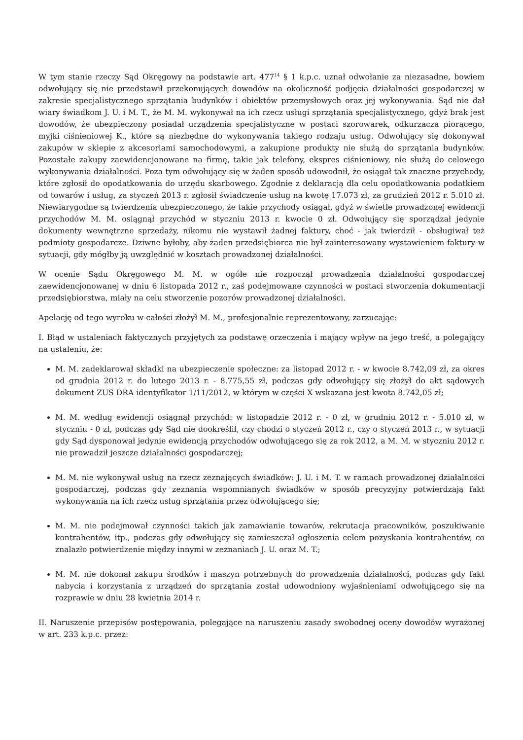W tym stanie rzeczy Sąd Okręgowy na podstawie art. 477<sup>14</sup> § 1 k.p.c. uznał odwołanie za niezasadne, bowiem odwołujący się nie przedstawił przekonujących dowodów na okoliczność podjęcia działalności gospodarczej w zakresie specjalistycznego sprzątania budynków i obiektów przemysłowych oraz jej wykonywania. Sąd nie dał wiary świadkom J. U. i M. T., że M. M. wykonywał na ich rzecz usługi sprzątania specjalistycznego, gdyż brak jest dowodów, że ubezpieczony posiadał urządzenia specjalistyczne w postaci szorowarek, odkurzacza piorącego, myjki ciśnieniowej K., które są niezbędne do wykonywania takiego rodzaju usług. Odwołujący się dokonywał zakupów w sklepie z akcesoriami samochodowymi, a zakupione produkty nie służą do sprzątania budynków. Pozostałe zakupy zaewidencjonowane na firmę, takie jak telefony, ekspres ciśnieniowy, nie służą do celowego wykonywania działalności. Poza tym odwołujący się w żaden sposób udowodnił, że osiągał tak znaczne przychody, które zgłosił do opodatkowania do urzędu skarbowego. Zgodnie z deklaracją dla celu opodatkowania podatkiem od towarów i usług, za styczeń 2013 r. zgłosił świadczenie usług na kwotę 17.073 zł, za grudzień 2012 r. 5.010 zł. Niewiarygodne są twierdzenia ubezpieczonego, że takie przychody osiągał, gdyż w świetle prowadzonej ewidencji przychodów M. M. osiągnął przychód w styczniu 2013 r. kwocie 0 zł. Odwołujący się sporządzał jedynie dokumenty wewnętrzne sprzedaży, nikomu nie wystawił żadnej faktury, choć - jak twierdził - obsługiwał też podmioty gospodarcze. Dziwne byłoby, aby żaden przedsiębiorca nie był zainteresowany wystawieniem faktury w sytuacji, gdy mógłby ją uwzględnić w kosztach prowadzonej działalności.
W ocenie Sądu Okręgowego M. M. w ogóle nie rozpoczął prowadzenia działalności gospodarczej zaewidencjonowanej w dniu 6 listopada 2012 r., zaś podejmowane czynności w postaci stworzenia dokumentacji przedsiębiorstwa, miały na celu stworzenie pozorów prowadzonej działalności.
Apelację od tego wyroku w całości złożył M. M., profesjonalnie reprezentowany, zarzucając:
I. Błąd w ustaleniach faktycznych przyjętych za podstawę orzeczenia i mający wpływ na jego treść, a polegający na ustaleniu, że:
M. M. zadeklarował składki na ubezpieczenie społeczne: za listopad 2012 r. - w kwocie 8.742,09 zł, za okres od grudnia 2012 r. do lutego 2013 r. - 8.775,55 zł, podczas gdy odwołujący się złożył do akt sądowych dokument ZUS DRA identyfikator 1/11/2012, w którym w części X wskazana jest kwota 8.742,05 zł;
M. M. według ewidencji osiągnął przychód: w listopadzie 2012 r. - 0 zł, w grudniu 2012 r. - 5.010 zł, w styczniu - 0 zł, podczas gdy Sąd nie dookreślił, czy chodzi o styczeń 2012 r., czy o styczeń 2013 r., w sytuacji gdy Sąd dysponował jedynie ewidencją przychodów odwołującego się za rok 2012, a M. M. w styczniu 2012 r. nie prowadził jeszcze działalności gospodarczej;
M. M. nie wykonywał usług na rzecz zeznających świadków: J. U. i M. T. w ramach prowadzonej działalności gospodarczej, podczas gdy zeznania wspomnianych świadków w sposób precyzyjny potwierdzają fakt wykonywania na ich rzecz usług sprzątania przez odwołującego się;
M. M. nie podejmował czynności takich jak zamawianie towarów, rekrutacja pracowników, poszukiwanie kontrahentów, itp., podczas gdy odwołujący się zamieszczał ogłoszenia celem pozyskania kontrahentów, co znalazło potwierdzenie między innymi w zeznaniach J. U. oraz M. T.;
M. M. nie dokonał zakupu środków i maszyn potrzebnych do prowadzenia działalności, podczas gdy fakt nabycia i korzystania z urządzeń do sprzątania został udowodniony wyjaśnieniami odwołującego się na rozprawie w dniu 28 kwietnia 2014 r.
II. Naruszenie przepisów postępowania, polegające na naruszeniu zasady swobodnej oceny dowodów wyrażonej w art. 233 k.p.c. przez: